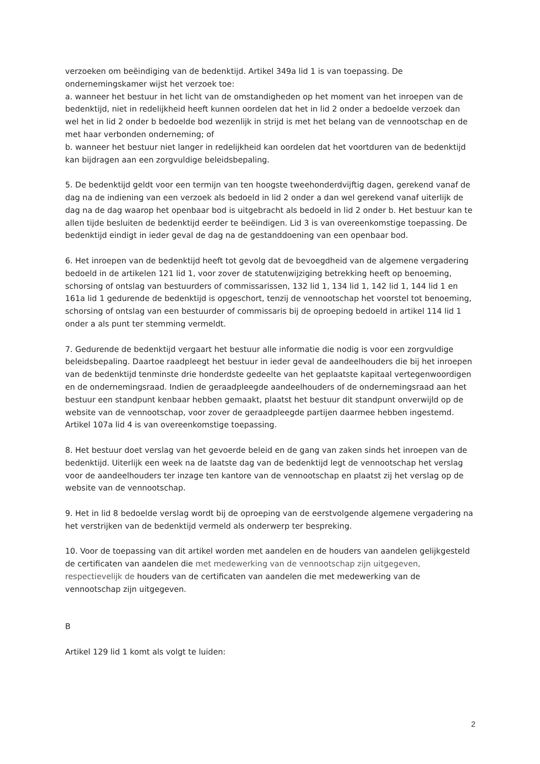verzoeken om beëindiging van de bedenktijd. Artikel 349a lid 1 is van toepassing. De ondernemingskamer wijst het verzoek toe:
a. wanneer het bestuur in het licht van de omstandigheden op het moment van het inroepen van de bedenktijd, niet in redelijkheid heeft kunnen oordelen dat het in lid 2 onder a bedoelde verzoek dan wel het in lid 2 onder b bedoelde bod wezenlijk in strijd is met het belang van de vennootschap en de met haar verbonden onderneming; of
b. wanneer het bestuur niet langer in redelijkheid kan oordelen dat het voortduren van de bedenktijd kan bijdragen aan een zorgvuldige beleidsbepaling.
5. De bedenktijd geldt voor een termijn van ten hoogste tweehonderdvijftig dagen, gerekend vanaf de dag na de indiening van een verzoek als bedoeld in lid 2 onder a dan wel gerekend vanaf uiterlijk de dag na de dag waarop het openbaar bod is uitgebracht als bedoeld in lid 2 onder b. Het bestuur kan te allen tijde besluiten de bedenktijd eerder te beëindigen. Lid 3 is van overeenkomstige toepassing. De bedenktijd eindigt in ieder geval de dag na de gestanddoening van een openbaar bod.
6. Het inroepen van de bedenktijd heeft tot gevolg dat de bevoegdheid van de algemene vergadering bedoeld in de artikelen 121 lid 1, voor zover de statutenwijziging betrekking heeft op benoeming, schorsing of ontslag van bestuurders of commissarissen, 132 lid 1, 134 lid 1, 142 lid 1, 144 lid 1 en 161a lid 1 gedurende de bedenktijd is opgeschort, tenzij de vennootschap het voorstel tot benoeming, schorsing of ontslag van een bestuurder of commissaris bij de oproeping bedoeld in artikel 114 lid 1 onder a als punt ter stemming vermeldt.
7. Gedurende de bedenktijd vergaart het bestuur alle informatie die nodig is voor een zorgvuldige beleidsbepaling. Daartoe raadpleegt het bestuur in ieder geval de aandeelhouders die bij het inroepen van de bedenktijd tenminste drie honderdste gedeelte van het geplaatste kapitaal vertegenwoordigen en de ondernemingsraad. Indien de geraadpleegde aandeelhouders of de ondernemingsraad aan het bestuur een standpunt kenbaar hebben gemaakt, plaatst het bestuur dit standpunt onverwijld op de website van de vennootschap, voor zover de geraadpleegde partijen daarmee hebben ingestemd. Artikel 107a lid 4 is van overeenkomstige toepassing.
8. Het bestuur doet verslag van het gevoerde beleid en de gang van zaken sinds het inroepen van de bedenktijd. Uiterlijk een week na de laatste dag van de bedenktijd legt de vennootschap het verslag voor de aandeelhouders ter inzage ten kantore van de vennootschap en plaatst zij het verslag op de website van de vennootschap.
9. Het in lid 8 bedoelde verslag wordt bij de oproeping van de eerstvolgende algemene vergadering na het verstrijken van de bedenktijd vermeld als onderwerp ter bespreking.
10. Voor de toepassing van dit artikel worden met aandelen en de houders van aandelen gelijkgesteld de certificaten van aandelen die met medewerking van de vennootschap zijn uitgegeven, respectievelijk de houders van de certificaten van aandelen die met medewerking van de vennootschap zijn uitgegeven.
B
Artikel 129 lid 1 komt als volgt te luiden:
2